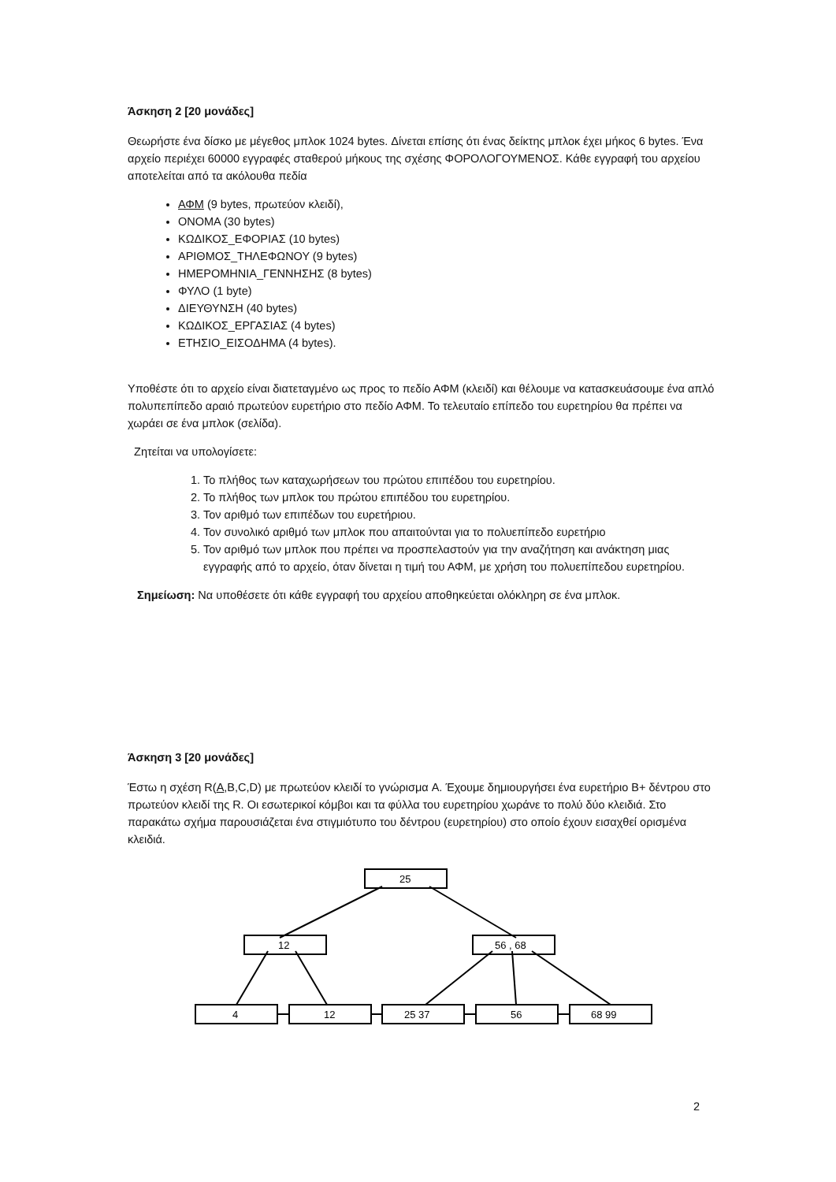Άσκηση 2 [20 μονάδες]
Θεωρήστε ένα δίσκο με μέγεθος μπλοκ 1024 bytes. Δίνεται επίσης ότι ένας δείκτης μπλοκ έχει μήκος 6 bytes. Ένα αρχείο περιέχει 60000 εγγραφές σταθερού μήκους της σχέσης ΦΟΡΟΛΟΓΟΥΜΕΝΟΣ. Κάθε εγγραφή του αρχείου αποτελείται από τα ακόλουθα πεδία
ΑΦΜ (9 bytes, πρωτεύον κλειδί),
ΟΝΟΜΑ (30 bytes)
ΚΩΔΙΚΟΣ_ΕΦΟΡΙΑΣ (10 bytes)
ΑΡΙΘΜΟΣ_ΤΗΛΕΦΩΝΟΥ (9 bytes)
ΗΜΕΡΟΜΗΝΙΑ_ΓΕΝΝΗΣΗΣ (8 bytes)
ΦΥΛΟ (1 byte)
ΔΙΕΥΘΥΝΣΗ (40 bytes)
ΚΩΔΙΚΟΣ_ΕΡΓΑΣΙΑΣ (4 bytes)
ΕΤΗΣΙΟ_ΕΙΣΟΔΗΜΑ (4 bytes).
Υποθέστε ότι το αρχείο είναι διατεταγμένο ως προς το πεδίο ΑΦΜ (κλειδί) και θέλουμε να κατασκευάσουμε ένα απλό πολυπεπίπεδο αραιό πρωτεύον ευρετήριο στο πεδίο ΑΦΜ. Το τελευταίο επίπεδο του ευρετηρίου θα πρέπει να χωράει σε ένα μπλοκ (σελίδα).
Ζητείται να υπολογίσετε:
1. Το πλήθος των καταχωρήσεων του πρώτου επιπέδου του ευρετηρίου.
2. Το πλήθος των μπλοκ του πρώτου επιπέδου του ευρετηρίου.
3. Τον αριθμό των επιπέδων του ευρετήριου.
4. Τον συνολικό αριθμό των μπλοκ που απαιτούνται για το πολυεπίπεδο ευρετήριο
5. Τον αριθμό των μπλοκ που πρέπει να προσπελαστούν για την αναζήτηση και ανάκτηση μιας εγγραφής από το αρχείο, όταν δίνεται η τιμή του ΑΦΜ, με χρήση του πολυεπίπεδου ευρετηρίου.
Σημείωση: Να υποθέσετε ότι κάθε εγγραφή του αρχείου αποθηκεύεται ολόκληρη σε ένα μπλοκ.
Άσκηση 3 [20 μονάδες]
Έστω η σχέση R(A,B,C,D) με πρωτεύον κλειδί το γνώρισμα A. Έχουμε δημιουργήσει ένα ευρετήριο B+ δέντρου στο πρωτεύον κλειδί της R. Οι εσωτερικοί κόμβοι και τα φύλλα του ευρετηρίου χωράνε το πολύ δύο κλειδιά. Στο παρακάτω σχήμα παρουσιάζεται ένα στιγμιότυπο του δέντρου (ευρετηρίου) στο οποίο έχουν εισαχθεί ορισμένα κλειδιά.
25
12
56 , 68
4
12
25 37
56
68 99
2